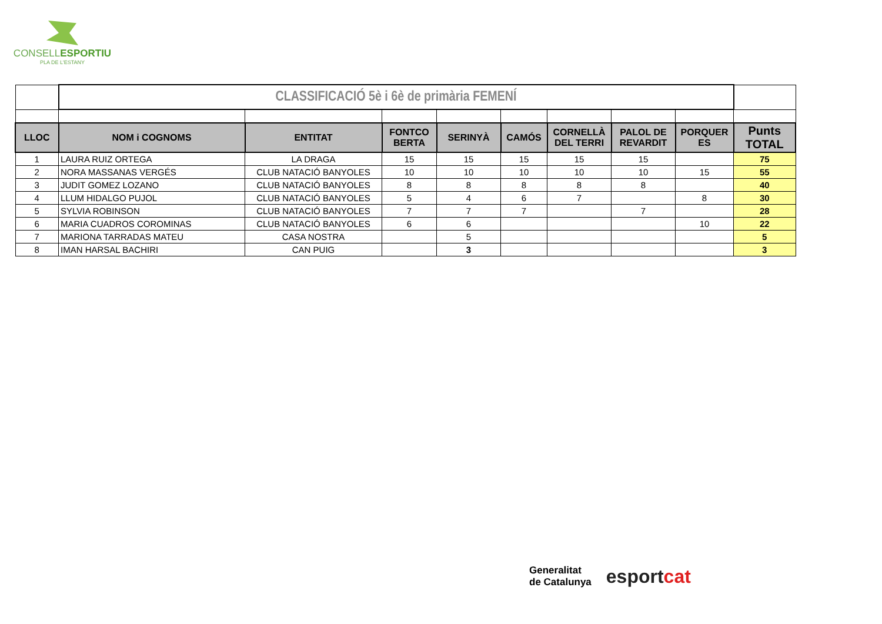CONSELLESPORTIU
PLA DE L'ESTANY
| | CLASSIFICACIÓ 5è i 6è de primària FEMENÍ | | | | | | | | |
| LLOC | NOM i COGNOMS | ENTITAT | FONTCO BERTA | SERINYÀ | CAMÓS | CORNELLÀ DEL TERRI | PALOL DE REVARDIT | PORQUER ES | Punts TOTAL |
| 1 | LAURA RUIZ ORTEGA | LA DRAGA | 15 | 15 | 15 | 15 | 15 | | 75 |
| 2 | NORA MASSANAS VERGÉS | CLUB NATACIÓ BANYOLES | 10 | 10 | 10 | 10 | 10 | 15 | 55 |
| 3 | JUDIT GOMEZ LOZANO | CLUB NATACIÓ BANYOLES | 8 | 8 | 8 | 8 | 8 | | 40 |
| 4 | LLUM HIDALGO PUJOL | CLUB NATACIÓ BANYOLES | 5 | 4 | 6 | 7 | | 8 | 30 |
| 5 | SYLVIA ROBINSON | CLUB NATACIÓ BANYOLES | 7 | 7 | 7 | | 7 | | 28 |
| 6 | MARIA CUADROS COROMINAS | CLUB NATACIÓ BANYOLES | 6 | 6 | | | | 10 | 22 |
| 7 | MARIONA TARRADAS MATEU | CASA NOSTRA | | 5 | | | | | 5 |
| 8 | IMAN HARSAL BACHIRI | CAN PUIG | | 3 | | | | | 3 |
Generalitat
de Catalunya
esportcat